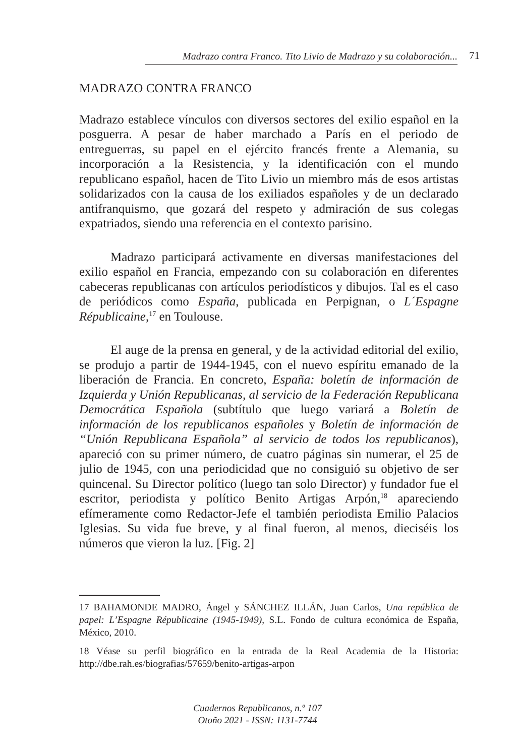Madrazo contra Franco. Tito Livio de Madrazo y su colaboración...
71
MADRAZO CONTRA FRANCO
Madrazo establece vínculos con diversos sectores del exilio español en la posguerra. A pesar de haber marchado a París en el periodo de entreguerras, su papel en el ejército francés frente a Alemania, su incorporación a la Resistencia, y la identificación con el mundo republicano español, hacen de Tito Livio un miembro más de esos artistas solidarizados con la causa de los exiliados españoles y de un declarado antifranquismo, que gozará del respeto y admiración de sus colegas expatriados, siendo una referencia en el contexto parisino.
Madrazo participará activamente en diversas manifestaciones del exilio español en Francia, empezando con su colaboración en diferentes cabeceras republicanas con artículos periodísticos y dibujos. Tal es el caso de periódicos como España, publicada en Perpignan, o L´Espagne Républicaine,<sup>17</sup> en Toulouse.
El auge de la prensa en general, y de la actividad editorial del exilio, se produjo a partir de 1944-1945, con el nuevo espíritu emanado de la liberación de Francia. En concreto, España: boletín de información de Izquierda y Unión Republicanas, al servicio de la Federación Republicana Democrática Española (subtítulo que luego variará a Boletín de información de los republicanos españoles y Boletín de información de “Unión Republicana Española” al servicio de todos los republicanos), apareció con su primer número, de cuatro páginas sin numerar, el 25 de julio de 1945, con una periodicidad que no consiguió su objetivo de ser quincenal. Su Director político (luego tan solo Director) y fundador fue el escritor, periodista y político Benito Artigas Arpón,<sup>18</sup> apareciendo efímeramente como Redactor-Jefe el también periodista Emilio Palacios Iglesias. Su vida fue breve, y al final fueron, al menos, dieciséis los números que vieron la luz. [Fig. 2]
17 BAHAMONDE MADRO, Ángel y SÁNCHEZ ILLÁN, Juan Carlos, Una república de papel: L’Espagne Républicaine (1945-1949), S.L. Fondo de cultura económica de España, México, 2010.
18 Véase su perfil biográfico en la entrada de la Real Academia de la Historia: http://dbe.rah.es/biografias/57659/benito-artigas-arpon
Cuadernos Republicanos, n.º 107
Otoño 2021 - ISSN: 1131-7744